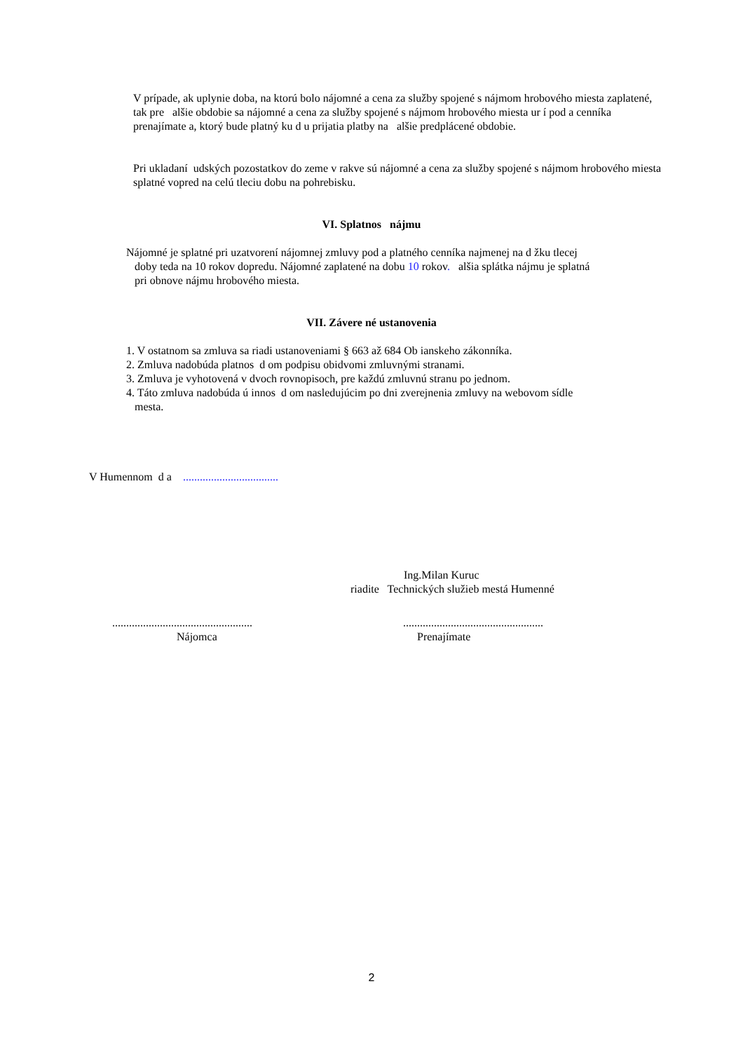V prípade, ak uplynie doba, na ktorú bolo nájomné a cena za služby spojené s nájmom hrobového miesta zaplatené, tak pre alšie obdobie sa nájomné a cena za služby spojené s nájmom hrobového miesta ur í pod a cenníka prenajímate a, ktorý bude platný ku d u prijatia platby na alšie predplácené obdobie.
Pri ukladaní udských pozostatkov do zeme v rakve sú nájomné a cena za služby spojené s nájmom hrobového miesta splatné vopred na celú tleciu dobu na pohrebisku.
VI. Splatnos nájmu
Nájomné je splatné pri uzatvorení nájomnej zmluvy pod a platného cenníka najmenej na d žku tlecej
doby teda na 10 rokov dopredu. Nájomné zaplatené na dobu 10 rokov. alšia splátka nájmu je splatná
pri obnove nájmu hrobového miesta.
VII. Závere né ustanovenia
1. V ostatnom sa zmluva sa riadi ustanoveniami § 663 až 684 Ob ianskeho zákonníka.
2. Zmluva nadobúda platnos d om podpisu obidvomi zmluvnými stranami.
3. Zmluva je vyhotovená v dvoch rovnopisoch, pre každú zmluvnú stranu po jednom.
4. Táto zmluva nadobúda ú innos d om nasledujúcim po dni zverejnenia zmluvy na webovom sídle
mesta.
V Humennom d a ..................................
Ing.Milan Kuruc
riadite Technických služieb mestá Humenné
..................................................
Nájomca
..................................................
Prenajímate
2